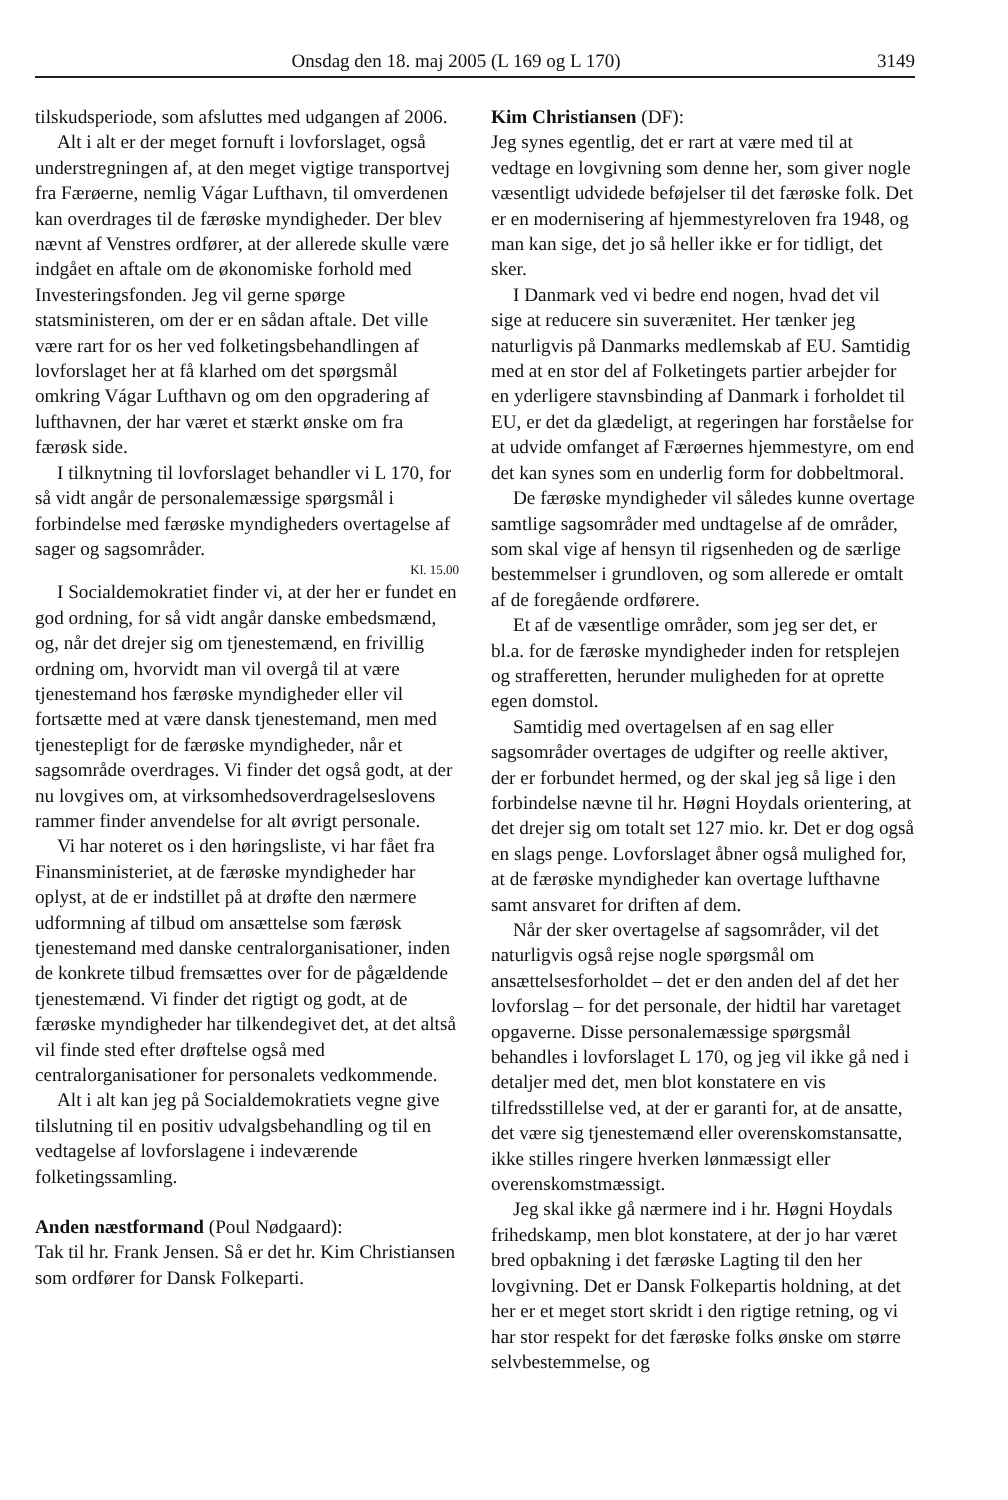Onsdag den 18. maj 2005 (L 169 og L 170) 3149
tilskudsperiode, som afsluttes med udgangen af 2006.
Alt i alt er der meget fornuft i lovforslaget, også understregningen af, at den meget vigtige transportvej fra Færøerne, nemlig Vágar Lufthavn, til omverdenen kan overdrages til de færøske myndigheder. Der blev nævnt af Venstres ordfører, at der allerede skulle være indgået en aftale om de økonomiske forhold med Investeringsfonden. Jeg vil gerne spørge statsministeren, om der er en sådan aftale. Det ville være rart for os her ved folketingsbehandlingen af lovforslaget her at få klarhed om det spørgsmål omkring Vágar Lufthavn og om den opgradering af lufthavnen, der har været et stærkt ønske om fra færøsk side.
I tilknytning til lovforslaget behandler vi L 170, for så vidt angår de personalemæssige spørgsmål i forbindelse med færøske myndigheders overtagelse af sager og sagsområder.
Kl. 15.00
I Socialdemokratiet finder vi, at der her er fundet en god ordning, for så vidt angår danske embedsmænd, og, når det drejer sig om tjenestemænd, en frivillig ordning om, hvorvidt man vil overgå til at være tjenestemand hos færøske myndigheder eller vil fortsætte med at være dansk tjenestemand, men med tjenestepligt for de færøske myndigheder, når et sagsområde overdrages. Vi finder det også godt, at der nu lovgives om, at virksomhedsoverdragelseslovens rammer finder anvendelse for alt øvrigt personale.
Vi har noteret os i den høringsliste, vi har fået fra Finansministeriet, at de færøske myndigheder har oplyst, at de er indstillet på at drøfte den nærmere udformning af tilbud om ansættelse som færøsk tjenestemand med danske centralorganisationer, inden de konkrete tilbud fremsættes over for de pågældende tjenestemænd. Vi finder det rigtigt og godt, at de færøske myndigheder har tilkendegivet det, at det altså vil finde sted efter drøftelse også med centralorganisationer for personalets vedkommende.
Alt i alt kan jeg på Socialdemokratiets vegne give tilslutning til en positiv udvalgsbehandling og til en vedtagelse af lovforslagene i indeværende folketingssamling.
Anden næstformand (Poul Nødgaard):
Tak til hr. Frank Jensen. Så er det hr. Kim Christiansen som ordfører for Dansk Folkeparti.
Kim Christiansen (DF):
Jeg synes egentlig, det er rart at være med til at vedtage en lovgivning som denne her, som giver nogle væsentligt udvidede beføjelser til det færøske folk. Det er en modernisering af hjemmestyreloven fra 1948, og man kan sige, det jo så heller ikke er for tidligt, det sker.
I Danmark ved vi bedre end nogen, hvad det vil sige at reducere sin suverænitet. Her tænker jeg naturligvis på Danmarks medlemskab af EU. Samtidig med at en stor del af Folketingets partier arbejder for en yderligere stavnsbinding af Danmark i forholdet til EU, er det da glædeligt, at regeringen har forståelse for at udvide omfanget af Færøernes hjemmestyre, om end det kan synes som en underlig form for dobbeltmoral.
De færøske myndigheder vil således kunne overtage samtlige sagsområder med undtagelse af de områder, som skal vige af hensyn til rigsenheden og de særlige bestemmelser i grundloven, og som allerede er omtalt af de foregående ordførere.
Et af de væsentlige områder, som jeg ser det, er bl.a. for de færøske myndigheder inden for retsplejen og strafferetten, herunder muligheden for at oprette egen domstol.
Samtidig med overtagelsen af en sag eller sagsområder overtages de udgifter og reelle aktiver, der er forbundet hermed, og der skal jeg så lige i den forbindelse nævne til hr. Høgni Hoydals orientering, at det drejer sig om totalt set 127 mio. kr. Det er dog også en slags penge. Lovforslaget åbner også mulighed for, at de færøske myndigheder kan overtage lufthavne samt ansvaret for driften af dem.
Når der sker overtagelse af sagsområder, vil det naturligvis også rejse nogle spørgsmål om ansættelsesforholdet – det er den anden del af det her lovforslag – for det personale, der hidtil har varetaget opgaverne. Disse personalemæssige spørgsmål behandles i lovforslaget L 170, og jeg vil ikke gå ned i detaljer med det, men blot konstatere en vis tilfredsstillelse ved, at der er garanti for, at de ansatte, det være sig tjenestemænd eller overenskomstansatte, ikke stilles ringere hverken lønmæssigt eller overenskomstmæssigt.
Jeg skal ikke gå nærmere ind i hr. Høgni Hoydals frihedskamp, men blot konstatere, at der jo har været bred opbakning i det færøske Lagting til den her lovgivning. Det er Dansk Folkepartis holdning, at det her er et meget stort skridt i den rigtige retning, og vi har stor respekt for det færøske folks ønske om større selvbestemmelse, og